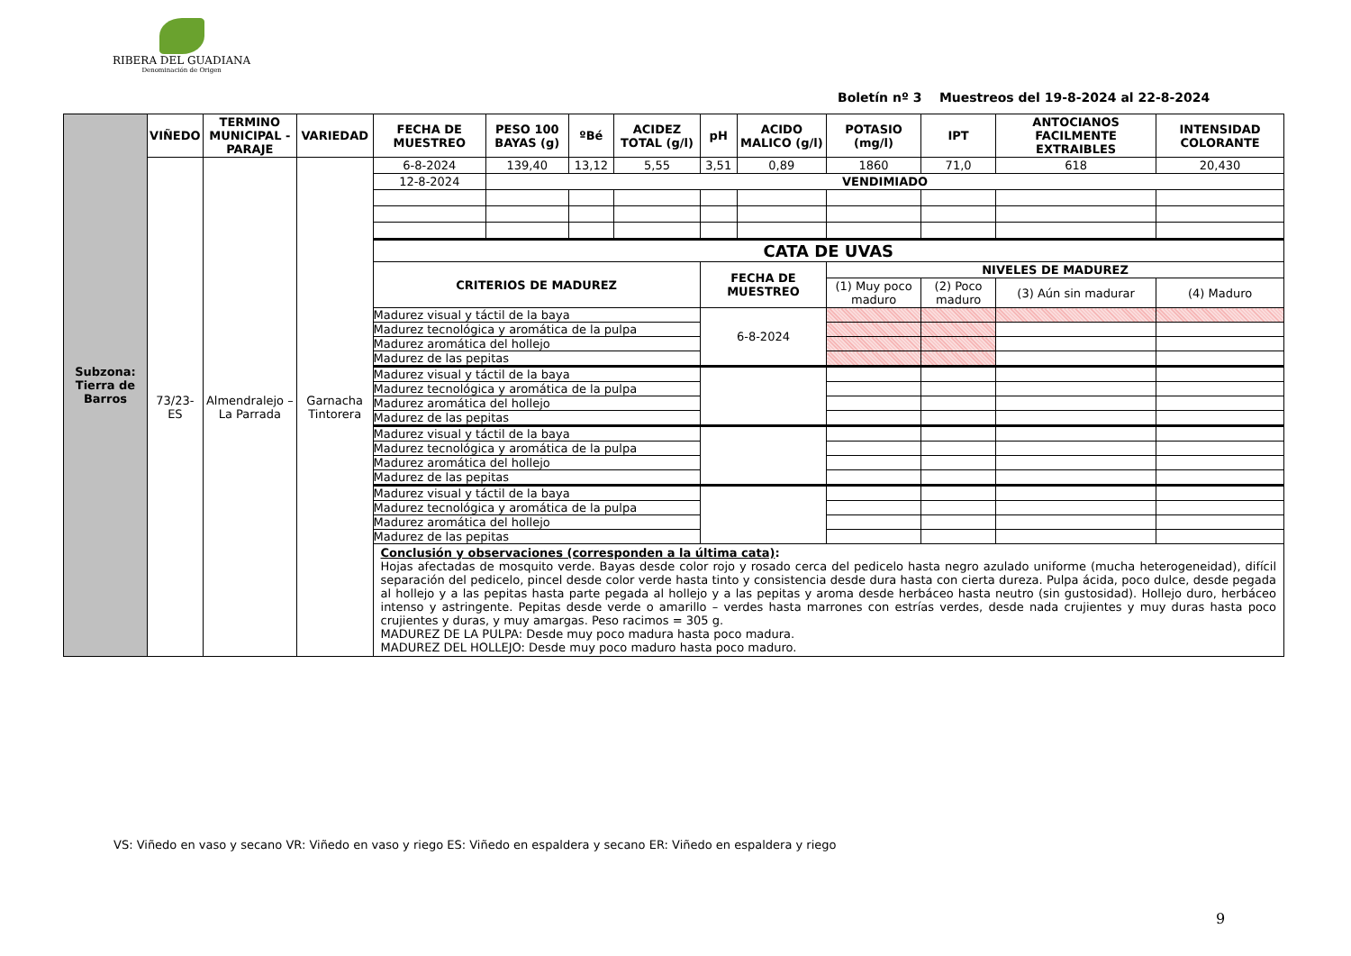RIBERA DEL GUADIANA
Denominación de Origen
Boletín nº 3 Muestreos del 19-8-2024 al 22-8-2024
| Subzona: Tierra de Barros | VIÑEDO | TERMINO MUNICIPAL - PARAJE | VARIEDAD | FECHA DE MUESTREO | PESO 100 BAYAS (g) | ºBé | ACIDEZ TOTAL (g/l) | pH | ACIDO MALICO (g/l) | POTASIO (mg/l) | IPT | ANTOCIANOS FACILMENTE EXTRAIBLES | INTENSIDAD COLORANTE |
| --- | --- | --- | --- | --- | --- | --- | --- | --- | --- | --- | --- | --- | --- |
| | 73/23-ES | Almendralejo – La Parrada | Garnacha Tintorera | 6-8-2024 | 139,40 | 13,12 | 5,55 | 3,51 | 0,89 | 1860 | 71,0 | 618 | 20,430 |
| | | | | 12-8-2024 | VENDIMIADO | | | | | | | | |
| | | | | CATA DE UVAS | | | | | | | | | |
| | | | | CRITERIOS DE MADUREZ | | | | FECHA DE MUESTREO | | NIVELES DE MADUREZ | | | |
| | | | | | | | | | | (1) Muy poco maduro | (2) Poco maduro | (3) Aún sin madurar | (4) Maduro |
| | | | | Madurez visual y táctil de la baya | | | | 6-8-2024 | | | | | |
| | | | | Madurez tecnológica y aromática de la pulpa | | | | | | | | | |
| | | | | Madurez aromática del hollejo | | | | | | | | | |
| | | | | Madurez de las pepitas | | | | | | | | | |
| | | | | Madurez visual y táctil de la baya | | | | | | | | | |
| | | | | Madurez tecnológica y aromática de la pulpa | | | | | | | | | |
| | | | | Madurez aromática del hollejo | | | | | | | | | |
| | | | | Madurez de las pepitas | | | | | | | | | |
| | | | | Madurez visual y táctil de la baya | | | | | | | | | |
| | | | | Madurez tecnológica y aromática de la pulpa | | | | | | | | | |
| | | | | Madurez aromática del hollejo | | | | | | | | | |
| | | | | Madurez de las pepitas | | | | | | | | | |
| | | | | Madurez visual y táctil de la baya | | | | | | | | | |
| | | | | Madurez tecnológica y aromática de la pulpa | | | | | | | | | |
| | | | | Madurez aromática del hollejo | | | | | | | | | |
| | | | | Madurez de las pepitas | | | | | | | | | |
| | | | | Conclusión y observaciones (corresponden a la última cata) : Hojas afectadas de mosquito verde. Bayas desde color rojo y rosado cerca del pedicelo hasta negro azulado uniforme (mucha heterogeneidad), difícil separación del pedicelo, pincel desde color verde hasta tinto y consistencia desde dura hasta con cierta dureza. Pulpa ácida, poco dulce, desde pegada al hollejo y a las pepitas hasta parte pegada al hollejo y a las pepitas y aroma desde herbáceo hasta neutro (sin gustosidad). Hollejo duro, herbáceo intenso y astringente. Pepitas desde verde o amarillo – verdes hasta marrones con estrías verdes, desde nada crujientes y muy duras hasta poco crujientes y duras, y muy amargas. Peso racimos = 305 g. MADUREZ DE LA PULPA: Desde muy poco madura hasta poco madura. MADUREZ DEL HOLLEJO: Desde muy poco maduro hasta poco maduro. | | | | | | | | | |
VS: Viñedo en vaso y secano VR: Viñedo en vaso y riego ES: Viñedo en espaldera y secano ER: Viñedo en espaldera y riego
9